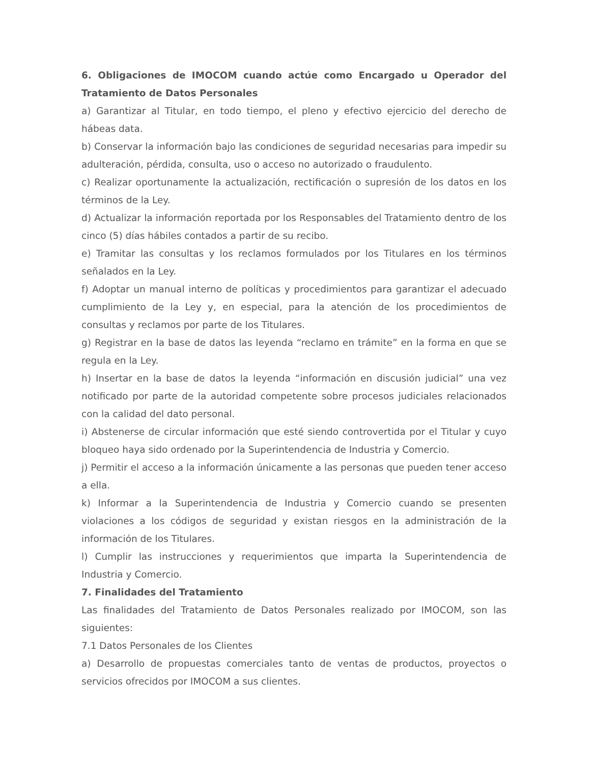6. Obligaciones de IMOCOM cuando actúe como Encargado u Operador del Tratamiento de Datos Personales
a) Garantizar al Titular, en todo tiempo, el pleno y efectivo ejercicio del derecho de hábeas data.
b) Conservar la información bajo las condiciones de seguridad necesarias para impedir su adulteración, pérdida, consulta, uso o acceso no autorizado o fraudulento.
c) Realizar oportunamente la actualización, rectificación o supresión de los datos en los términos de la Ley.
d) Actualizar la información reportada por los Responsables del Tratamiento dentro de los cinco (5) días hábiles contados a partir de su recibo.
e) Tramitar las consultas y los reclamos formulados por los Titulares en los términos señalados en la Ley.
f) Adoptar un manual interno de políticas y procedimientos para garantizar el adecuado cumplimiento de la Ley y, en especial, para la atención de los procedimientos de consultas y reclamos por parte de los Titulares.
g) Registrar en la base de datos las leyenda “reclamo en trámite” en la forma en que se regula en la Ley.
h) Insertar en la base de datos la leyenda “información en discusión judicial” una vez notificado por parte de la autoridad competente sobre procesos judiciales relacionados con la calidad del dato personal.
i) Abstenerse de circular información que esté siendo controvertida por el Titular y cuyo bloqueo haya sido ordenado por la Superintendencia de Industria y Comercio.
j) Permitir el acceso a la información únicamente a las personas que pueden tener acceso a ella.
k) Informar a la Superintendencia de Industria y Comercio cuando se presenten violaciones a los códigos de seguridad y existan riesgos en la administración de la información de los Titulares.
l) Cumplir las instrucciones y requerimientos que imparta la Superintendencia de Industria y Comercio.
7. Finalidades del Tratamiento
Las finalidades del Tratamiento de Datos Personales realizado por IMOCOM, son las siguientes:
7.1 Datos Personales de los Clientes
a) Desarrollo de propuestas comerciales tanto de ventas de productos, proyectos o servicios ofrecidos por IMOCOM a sus clientes.